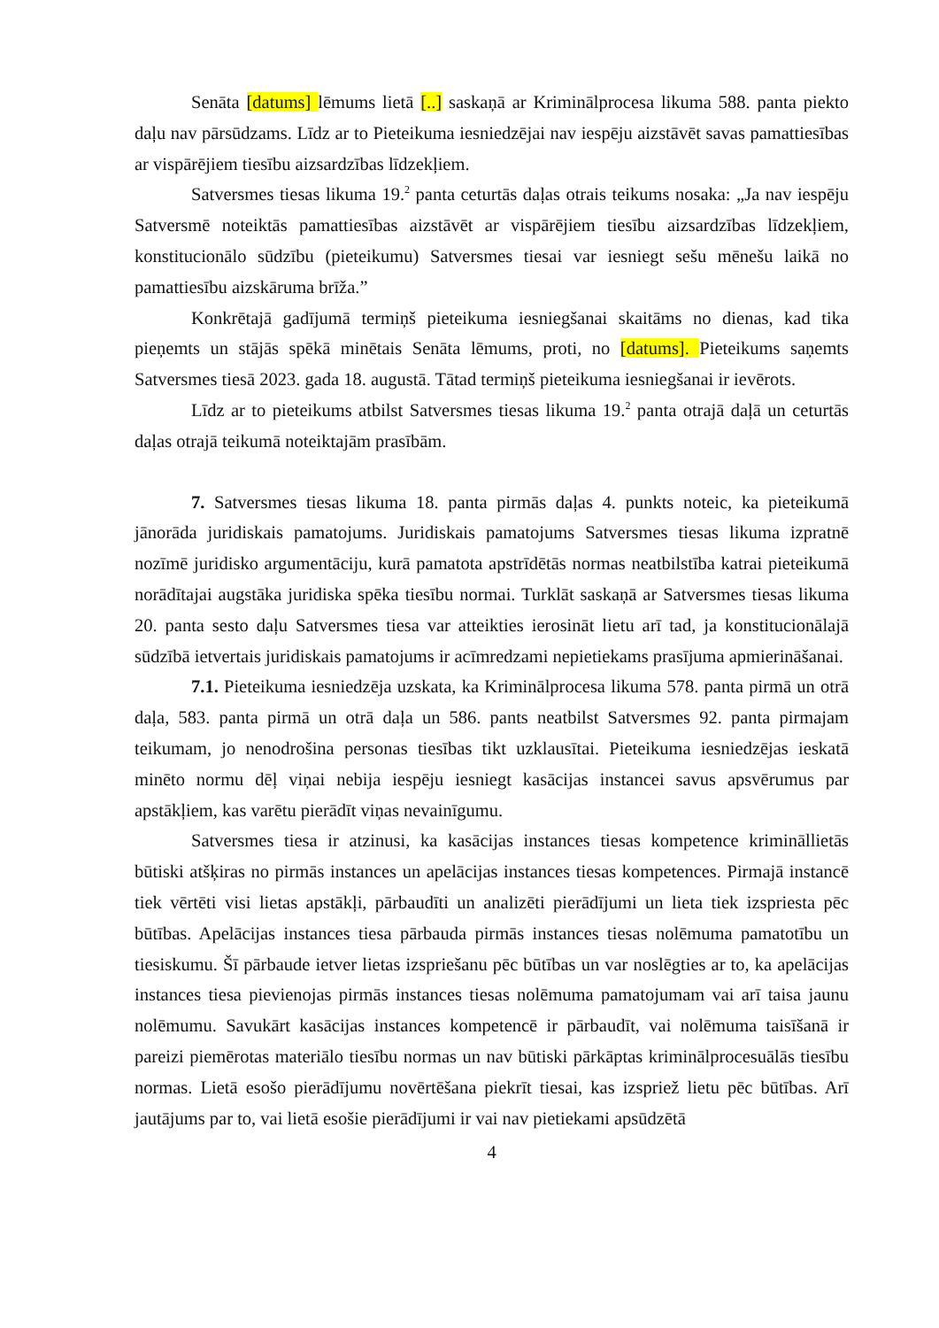Senāta [datums] lēmums lietā [..] saskaņā ar Kriminālprocesa likuma 588. panta piekto daļu nav pārsūdzams. Līdz ar to Pieteikuma iesniedzējai nav iespēju aizstāvēt savas pamattiesības ar vispārējiem tiesību aizsardzības līdzekļiem.
Satversmes tiesas likuma 19.<sup>2</sup> panta ceturtās daļas otrais teikums nosaka: „Ja nav iespēju Satversmē noteiktās pamattiesības aizstāvēt ar vispārējiem tiesību aizsardzības līdzekļiem, konstitucionālo sūdzību (pieteikumu) Satversmes tiesai var iesniegt sešu mēnešu laikā no pamattiesību aizskāruma brīža.”
Konkrētajā gadījumā termiņš pieteikuma iesniegšanai skaitāms no dienas, kad tika pieņemts un stājās spēkā minētais Senāta lēmums, proti, no [datums]. Pieteikums saņemts Satversmes tiesā 2023. gada 18. augustā. Tātad termiņš pieteikuma iesniegšanai ir ievērots.
Līdz ar to pieteikums atbilst Satversmes tiesas likuma 19.<sup>2</sup> panta otrajā daļā un ceturtās daļas otrajā teikumā noteiktajām prasībām.
7. Satversmes tiesas likuma 18. panta pirmās daļas 4. punkts noteic, ka pieteikumā jānorāda juridiskais pamatojums. Juridiskais pamatojums Satversmes tiesas likuma izpratnē nozīmē juridisko argumentāciju, kurā pamatota apstrīdētās normas neatbilstība katrai pieteikumā norādītajai augstāka juridiska spēka tiesību normai. Turklāt saskaņā ar Satversmes tiesas likuma 20. panta sesto daļu Satversmes tiesa var atteikties ierosināt lietu arī tad, ja konstitucionālajā sūdzībā ietvertais juridiskais pamatojums ir acīmredzami nepietiekams prasījuma apmierināšanai.
7.1. Pieteikuma iesniedzēja uzskata, ka Kriminālprocesa likuma 578. panta pirmā un otrā daļa, 583. panta pirmā un otrā daļa un 586. pants neatbilst Satversmes 92. panta pirmajam teikumam, jo nenodrošina personas tiesības tikt uzklausītai. Pieteikuma iesniedzējas ieskatā minēto normu dēļ viņai nebija iespēju iesniegt kasācijas instancei savus apsvērumus par apstākļiem, kas varētu pierādīt viņas nevainīgumu.
Satversmes tiesa ir atzinusi, ka kasācijas instances tiesas kompetence krimināllietās būtiski atšķiras no pirmās instances un apelācijas instances tiesas kompetences. Pirmajā instancē tiek vērtēti visi lietas apstākļi, pārbaudīti un analizēti pierādījumi un lieta tiek izspriesta pēc būtības. Apelācijas instances tiesa pārbauda pirmās instances tiesas nolēmuma pamatotību un tiesiskumu. Šī pārbaude ietver lietas izspriešanu pēc būtības un var noslēgties ar to, ka apelācijas instances tiesa pievienojas pirmās instances tiesas nolēmuma pamatojumam vai arī taisa jaunu nolēmumu. Savukārt kasācijas instances kompetencē ir pārbaudīt, vai nolēmuma taisīšanā ir pareizi piemērotas materiālo tiesību normas un nav būtiski pārkāptas kriminālprocesuālās tiesību normas. Lietā esošo pierādījumu novērtēšana piekrīt tiesai, kas izspriež lietu pēc būtības. Arī jautājums par to, vai lietā esošie pierādījumi ir vai nav pietiekami apsūdzētā
4